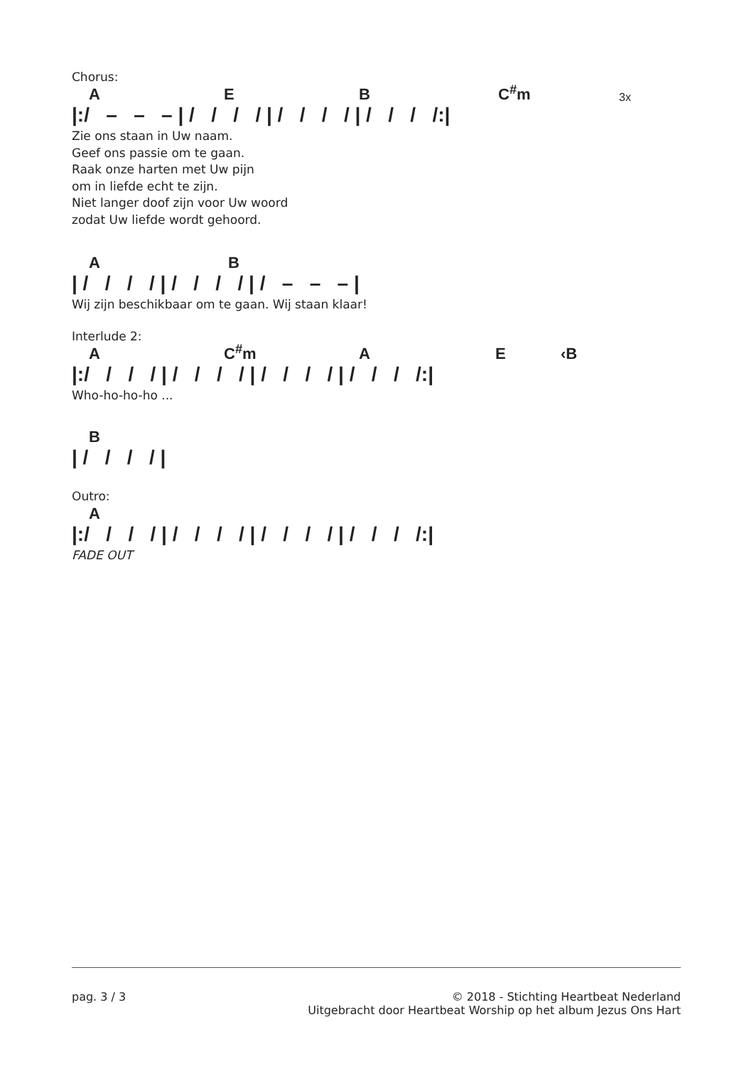Chorus:
AEB C<sup>#</sup>m 3x
|:/ – – – | / / / / | / / / / | / / / /:|
Zie ons staan in Uw naam.
Geef ons passie om te gaan.
Raak onze harten met Uw pijn
om in liefde echt te zijn.
Niet langer doof zijn voor Uw woord
zodat Uw liefde wordt gehoord.
AB
| / / / / | / / / / | / – – – |
Wij zijn beschikbaar om te gaan. Wij staan klaar!
Interlude 2:
A C<sup>#</sup>m AE ‹B
|:/ / / / | / / / / | / / / / | / / / /:|
Who-ho-ho-ho ...
B
| / / / / |
Outro:
A
|:/ / / / | / / / / | / / / / | / / / /:|
FADE OUT
pag. 3 / 3 © 2018 - Stichting Heartbeat Nederland
Uitgebracht door Heartbeat Worship op het album Jezus Ons Hart